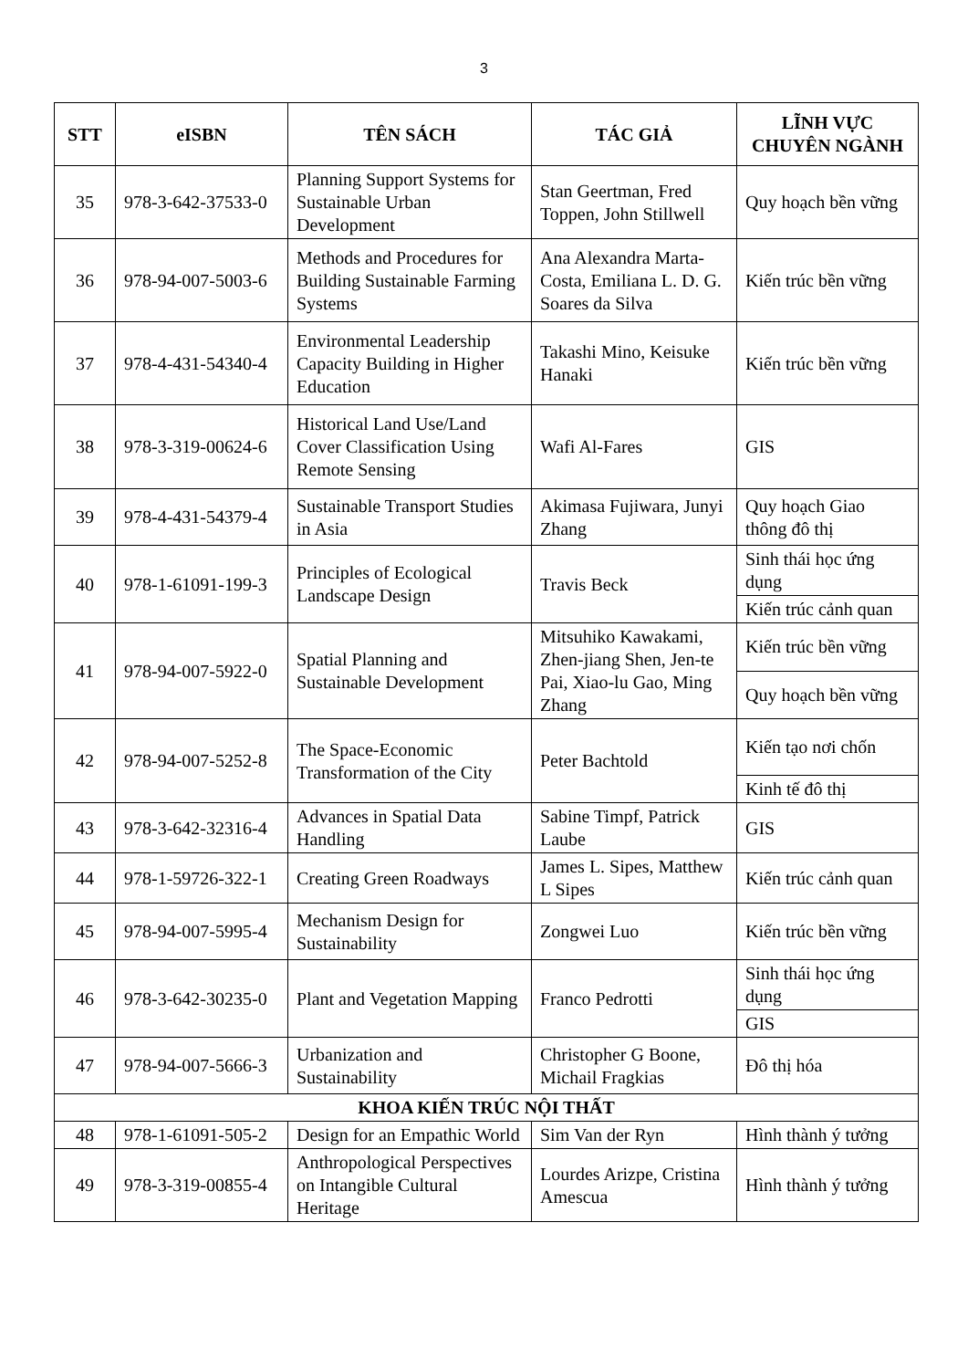3
| STT | eISBN | TÊN SÁCH | TÁC GIẢ | LĨNH VỰC CHUYÊN NGÀNH |
| --- | --- | --- | --- | --- |
| 35 | 978-3-642-37533-0 | Planning Support Systems for Sustainable Urban Development | Stan Geertman, Fred Toppen, John Stillwell | Quy hoạch bền vững |
| 36 | 978-94-007-5003-6 | Methods and Procedures for Building Sustainable Farming Systems | Ana Alexandra Marta-Costa, Emiliana L. D. G. Soares da Silva | Kiến trúc bền vững |
| 37 | 978-4-431-54340-4 | Environmental Leadership Capacity Building in Higher Education | Takashi Mino, Keisuke Hanaki | Kiến trúc bền vững |
| 38 | 978-3-319-00624-6 | Historical Land Use/Land Cover Classification Using Remote Sensing | Wafi Al-Fares | GIS |
| 39 | 978-4-431-54379-4 | Sustainable Transport Studies in Asia | Akimasa Fujiwara, Junyi Zhang | Quy hoạch Giao thông đô thị |
| 40 | 978-1-61091-199-3 | Principles of Ecological Landscape Design | Travis Beck | Sinh thái học ứng dụng |
| | | | | Kiến trúc cảnh quan |
| 41 | 978-94-007-5922-0 | Spatial Planning and Sustainable Development | Mitsuhiko Kawakami, Zhen-jiang Shen, Jen-te Pai, Xiao-lu Gao, Ming Zhang | Kiến trúc bền vững |
| | | | | Quy hoạch bền vững |
| 42 | 978-94-007-5252-8 | The Space-Economic Transformation of the City | Peter Bachtold | Kiến tạo nơi chốn |
| | | | | Kinh tế đô thị |
| 43 | 978-3-642-32316-4 | Advances in Spatial Data Handling | Sabine Timpf, Patrick Laube | GIS |
| 44 | 978-1-59726-322-1 | Creating Green Roadways | James L. Sipes, Matthew L Sipes | Kiến trúc cảnh quan |
| 45 | 978-94-007-5995-4 | Mechanism Design for Sustainability | Zongwei Luo | Kiến trúc bền vững |
| 46 | 978-3-642-30235-0 | Plant and Vegetation Mapping | Franco Pedrotti | Sinh thái học ứng dụng |
| | | | | GIS |
| 47 | 978-94-007-5666-3 | Urbanization and Sustainability | Christopher G Boone, Michail Fragkias | Đô thị hóa |
| KHOA KIẾN TRÚC NỘI THẤT | | | | |
| 48 | 978-1-61091-505-2 | Design for an Empathic World | Sim Van der Ryn | Hình thành ý tưởng |
| 49 | 978-3-319-00855-4 | Anthropological Perspectives on Intangible Cultural Heritage | Lourdes Arizpe, Cristina Amescua | Hình thành ý tưởng |